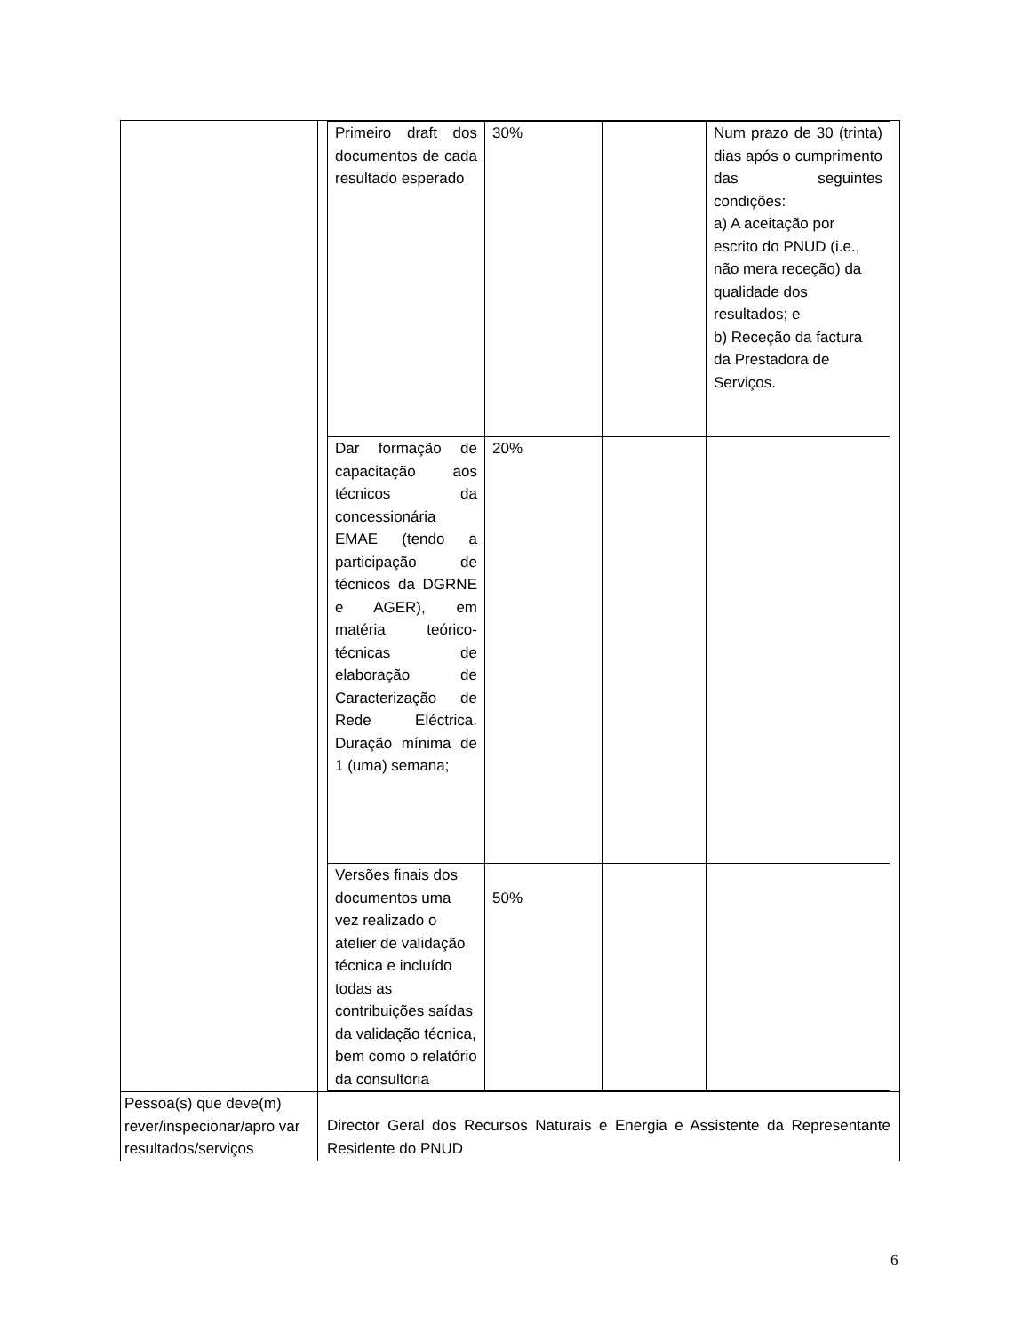| | / Primeiro draft dos documentos de cada resultado esperado / 30% / / Num prazo de 30 (trinta) dias após o cumprimento das seguintes condições: a) A aceitação por escrito do PNUD (i.e., não mera receção) da qualidade dos resultados; e b) Receção da factura da Prestadora de Serviços. / / Dar formação de capacitação aos técnicos da concessionária EMAE (tendo a participação de técnicos da DGRNE e AGER), em matéria teórico-técnicas de elaboração de Caracterização de Rede Eléctrica. Duração mínima de 1 (uma) semana; / 20% / / / / Versões finais dos documentos uma vez realizado o atelier de validação técnica e incluído todas as contribuições saídas da validação técnica, bem como o relatório da consultoria / 50% / / / |
| Pessoa(s) que deve(m) rever/inspecionar/apro var resultados/serviços | Director Geral dos Recursos Naturais e Energia e Assistente da Representante Residente do PNUD |
6